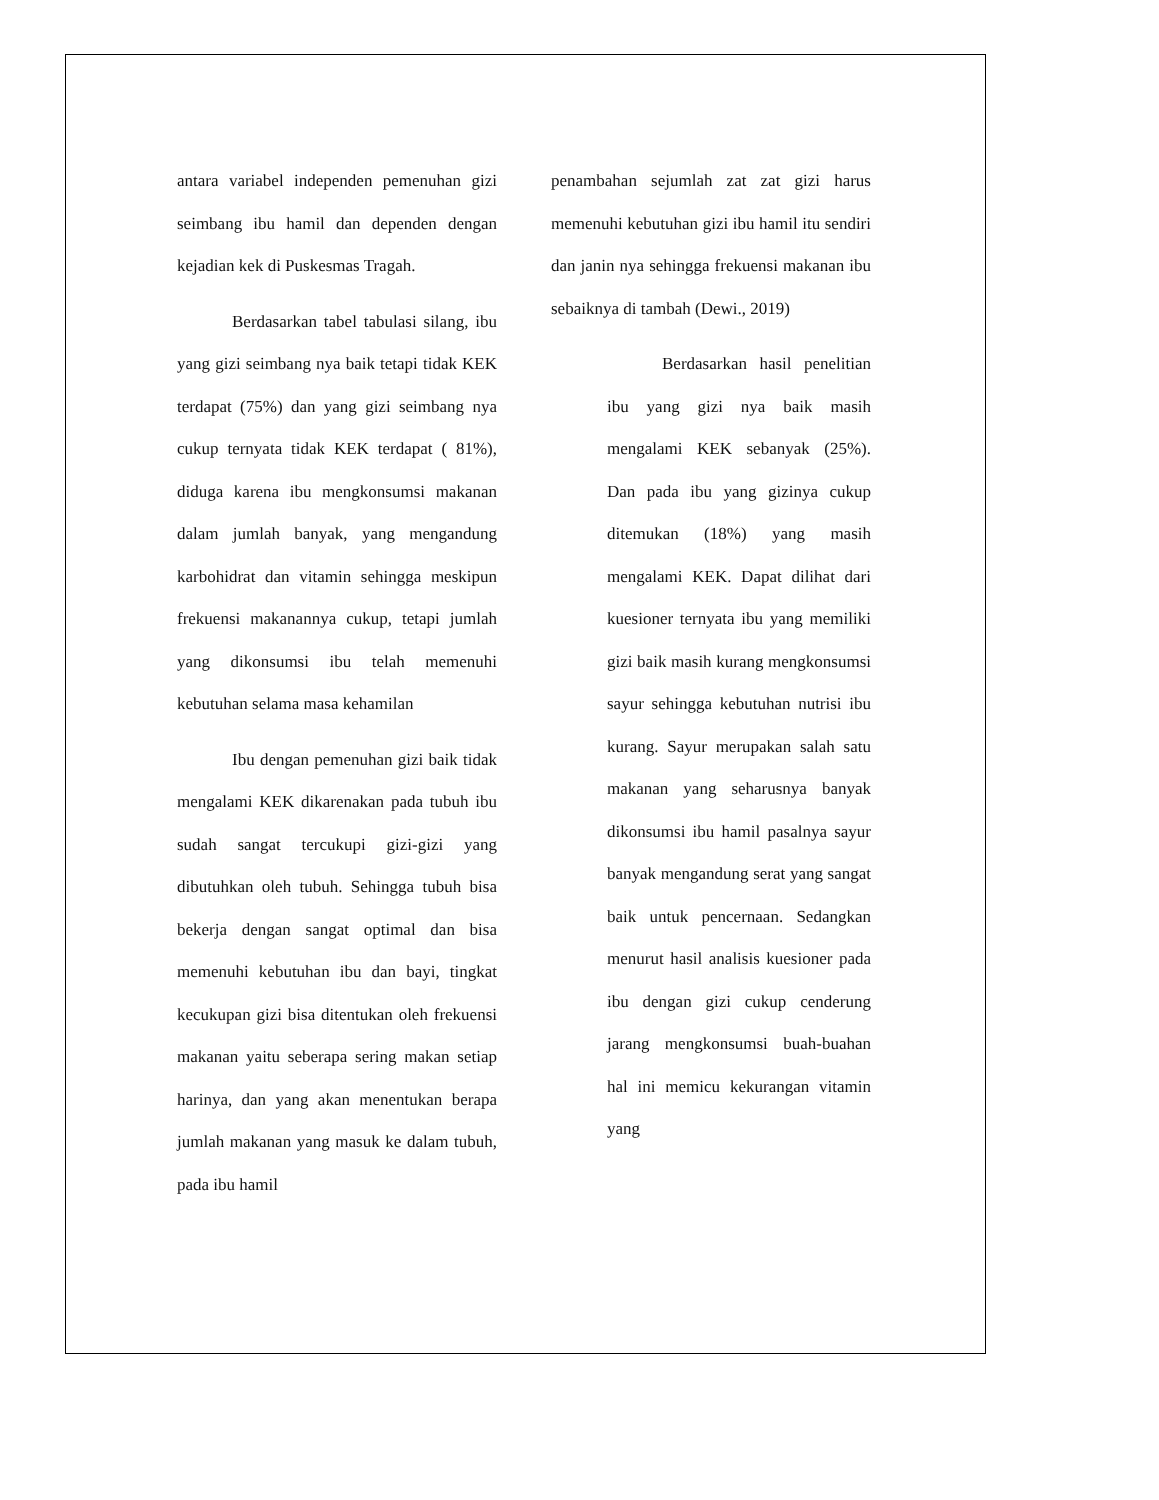antara variabel independen pemenuhan gizi seimbang ibu hamil dan dependen dengan kejadian kek di Puskesmas Tragah.
Berdasarkan tabel tabulasi silang, ibu yang gizi seimbang nya baik tetapi tidak KEK terdapat (75%) dan yang gizi seimbang nya cukup ternyata tidak KEK terdapat ( 81%), diduga karena ibu mengkonsumsi makanan dalam jumlah banyak, yang mengandung karbohidrat dan vitamin sehingga meskipun frekuensi makanannya cukup, tetapi jumlah yang dikonsumsi ibu telah memenuhi kebutuhan selama masa kehamilan
Ibu dengan pemenuhan gizi baik tidak mengalami KEK dikarenakan pada tubuh ibu sudah sangat tercukupi gizi-gizi yang dibutuhkan oleh tubuh. Sehingga tubuh bisa bekerja dengan sangat optimal dan bisa memenuhi kebutuhan ibu dan bayi, tingkat kecukupan gizi bisa ditentukan oleh frekuensi makanan yaitu seberapa sering makan setiap harinya, dan yang akan menentukan berapa jumlah makanan yang masuk ke dalam tubuh, pada ibu hamil
penambahan sejumlah zat zat gizi harus memenuhi kebutuhan gizi ibu hamil itu sendiri dan janin nya sehingga frekuensi makanan ibu sebaiknya di tambah (Dewi., 2019)
Berdasarkan hasil penelitian ibu yang gizi nya baik masih mengalami KEK sebanyak (25%). Dan pada ibu yang gizinya cukup ditemukan (18%) yang masih mengalami KEK. Dapat dilihat dari kuesioner ternyata ibu yang memiliki gizi baik masih kurang mengkonsumsi sayur sehingga kebutuhan nutrisi ibu kurang. Sayur merupakan salah satu makanan yang seharusnya banyak dikonsumsi ibu hamil pasalnya sayur banyak mengandung serat yang sangat baik untuk pencernaan. Sedangkan menurut hasil analisis kuesioner pada ibu dengan gizi cukup cenderung jarang mengkonsumsi buah-buahan hal ini memicu kekurangan vitamin yang